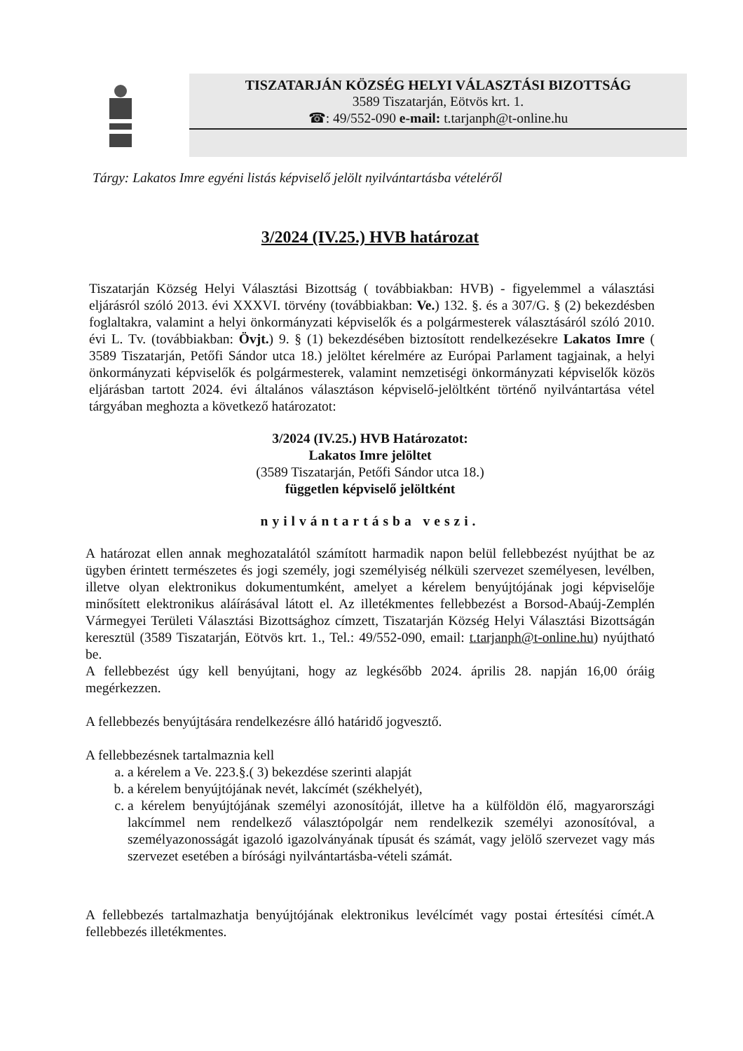TISZATARJÁN KÖZSÉG HELYI VÁLASZTÁSI BIZOTTSÁG
3589 Tiszatarján, Eötvös krt. 1.
☎: 49/552-090 e-mail: t.tarjanph@t-online.hu
Tárgy: Lakatos Imre egyéni listás képviselő jelölt nyilvántartásba vételéről
3/2024 (IV.25.) HVB határozat
Tiszatarján Község Helyi Választási Bizottság ( továbbiakban: HVB) - figyelemmel a választási eljárásról szóló 2013. évi XXXVI. törvény (továbbiakban: Ve.) 132. §. és a 307/G. § (2) bekezdésben foglaltakra, valamint a helyi önkormányzati képviselők és a polgármesterek választásáról szóló 2010. évi L. Tv. (továbbiakban: Övjt.) 9. § (1) bekezdésében biztosított rendelkezésekre Lakatos Imre ( 3589 Tiszatarján, Petőfi Sándor utca 18.) jelöltet kérelmére az Európai Parlament tagjainak, a helyi önkormányzati képviselők és polgármesterek, valamint nemzetiségi önkormányzati képviselők közös eljárásban tartott 2024. évi általános választáson képviselő-jelöltként történő nyilvántartása vétel tárgyában meghozta a következő határozatot:
3/2024 (IV.25.) HVB Határozatot:
Lakatos Imre jelöltet
(3589 Tiszatarján, Petőfi Sándor utca 18.)
független képviselő jelöltként
nyilvántartásba veszi.
A határozat ellen annak meghozatalától számított harmadik napon belül fellebbezést nyújthat be az ügyben érintett természetes és jogi személy, jogi személyiség nélküli szervezet személyesen, levélben, illetve olyan elektronikus dokumentumként, amelyet a kérelem benyújtójának jogi képviselője minősített elektronikus aláírásával látott el. Az illetékmentes fellebbezést a Borsod-Abaúj-Zemplén Vármegyei Területi Választási Bizottsághoz címzett, Tiszatarján Község Helyi Választási Bizottságán keresztül (3589 Tiszatarján, Eötvös krt. 1., Tel.: 49/552-090, email: t.tarjanph@t-online.hu) nyújtható be.
A fellebbezést úgy kell benyújtani, hogy az legkésőbb 2024. április 28. napján 16,00 óráig megérkezzen.
A fellebbezés benyújtására rendelkezésre álló határidő jogvesztő.
A fellebbezésnek tartalmaznia kell
a. a kérelem a Ve. 223.§.( 3) bekezdése szerinti alapját
b. a kérelem benyújtójának nevét, lakcímét (székhelyét),
c. a kérelem benyújtójának személyi azonosítóját, illetve ha a külföldön élő, magyarországi lakcímmel nem rendelkező választópolgár nem rendelkezik személyi azonosítóval, a személyazonosságát igazoló igazolványának típusát és számát, vagy jelölő szervezet vagy más szervezet esetében a bírósági nyilvántartásba-vételi számát.
A fellebbezés tartalmazhatja benyújtójának elektronikus levélcímét vagy postai értesítési címét.A fellebbezés illetékmentes.